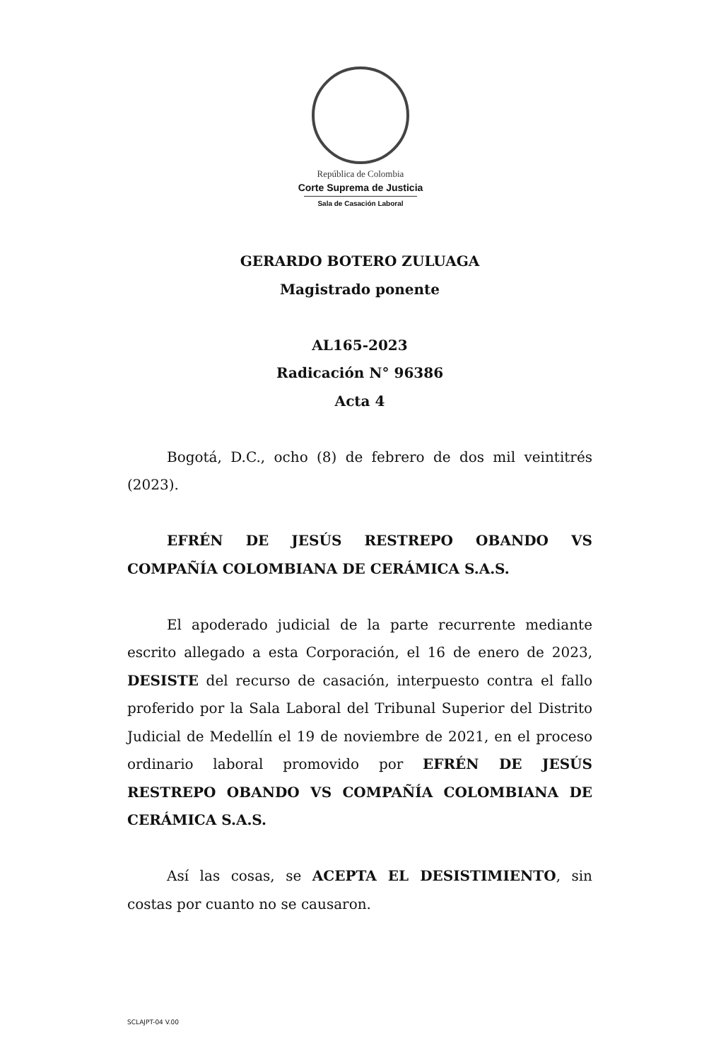República de Colombia
Corte Suprema de Justicia
Sala de Casación Laboral
GERARDO BOTERO ZULUAGA
Magistrado ponente
AL165-2023
Radicación N° 96386
Acta 4
Bogotá, D.C., ocho (8) de febrero de dos mil veintitrés (2023).
EFRÉN DE JESÚS RESTREPO OBANDO VS COMPAÑÍA COLOMBIANA DE CERÁMICA S.A.S.
El apoderado judicial de la parte recurrente mediante escrito allegado a esta Corporación, el 16 de enero de 2023, DESISTE del recurso de casación, interpuesto contra el fallo proferido por la Sala Laboral del Tribunal Superior del Distrito Judicial de Medellín el 19 de noviembre de 2021, en el proceso ordinario laboral promovido por EFRÉN DE JESÚS RESTREPO OBANDO VS COMPAÑÍA COLOMBIANA DE CERÁMICA S.A.S.
Así las cosas, se ACEPTA EL DESISTIMIENTO, sin costas por cuanto no se causaron.
SCLAJPT-04 V.00